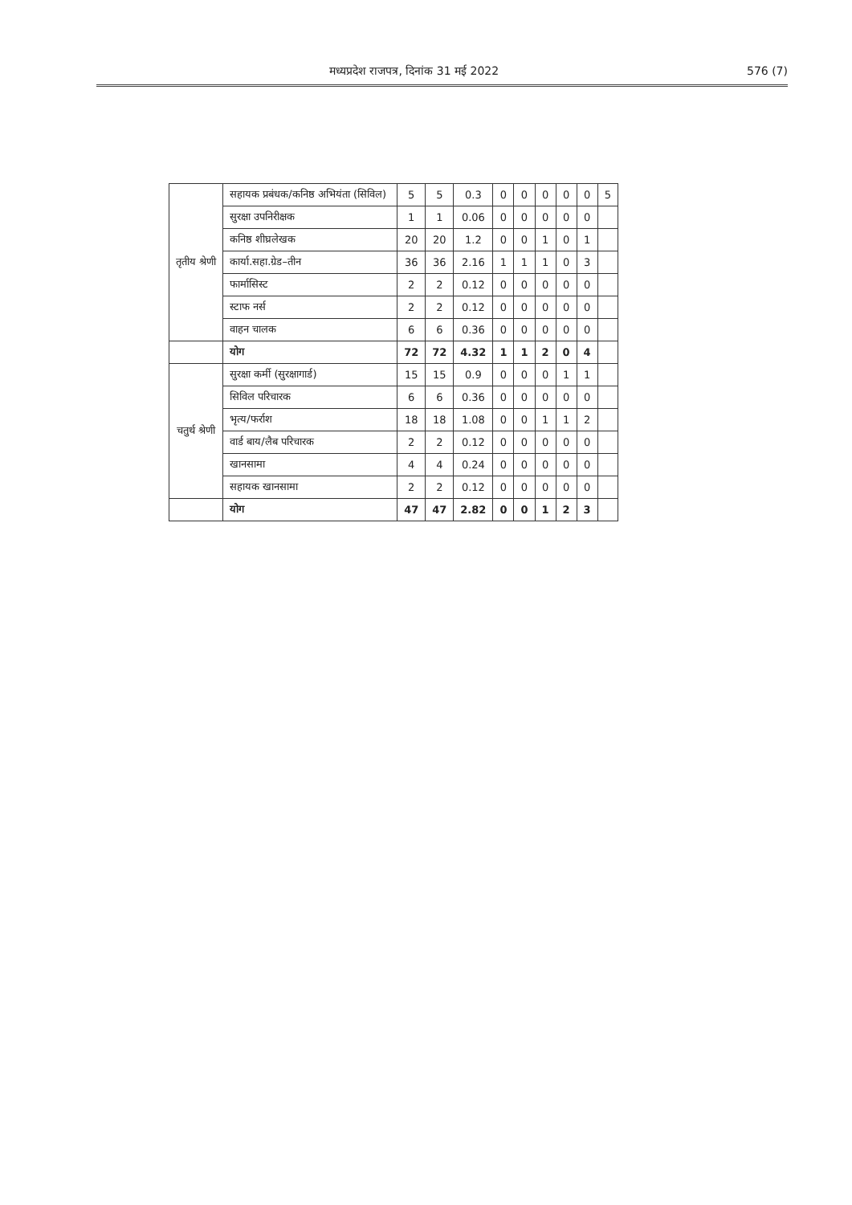मध्यप्रदेश राजपत्र, दिनांक 31 मई 2022 576 (7)
| तृतीय श्रेणी | सहायक प्रबंधक/कनिष्ठ अभियंता (सिविल) | 5 | 5 | 0.3 | 0 | 0 | 0 | 0 | 0 | 5 |
| | सुरक्षा उपनिरीक्षक | 1 | 1 | 0.06 | 0 | 0 | 0 | 0 | 0 | |
| | कनिष्ठ शीघ्रलेखक | 20 | 20 | 1.2 | 0 | 0 | 1 | 0 | 1 | |
| | कार्या.सहा.ग्रेड–तीन | 36 | 36 | 2.16 | 1 | 1 | 1 | 0 | 3 | |
| | फार्मासिस्ट | 2 | 2 | 0.12 | 0 | 0 | 0 | 0 | 0 | |
| | स्टाफ नर्स | 2 | 2 | 0.12 | 0 | 0 | 0 | 0 | 0 | |
| | वाहन चालक | 6 | 6 | 0.36 | 0 | 0 | 0 | 0 | 0 | |
| | योग | 72 | 72 | 4.32 | 1 | 1 | 2 | 0 | 4 | |
| चतुर्थ श्रेणी | सुरक्षा कर्मी (सुरक्षागार्ड) | 15 | 15 | 0.9 | 0 | 0 | 0 | 1 | 1 | |
| | सिविल परिचारक | 6 | 6 | 0.36 | 0 | 0 | 0 | 0 | 0 | |
| | भृत्य/फर्राश | 18 | 18 | 1.08 | 0 | 0 | 1 | 1 | 2 | |
| | वार्ड बाय/लैब परिचारक | 2 | 2 | 0.12 | 0 | 0 | 0 | 0 | 0 | |
| | खानसामा | 4 | 4 | 0.24 | 0 | 0 | 0 | 0 | 0 | |
| | सहायक खानसामा | 2 | 2 | 0.12 | 0 | 0 | 0 | 0 | 0 | |
| | योग | 47 | 47 | 2.82 | 0 | 0 | 1 | 2 | 3 | |